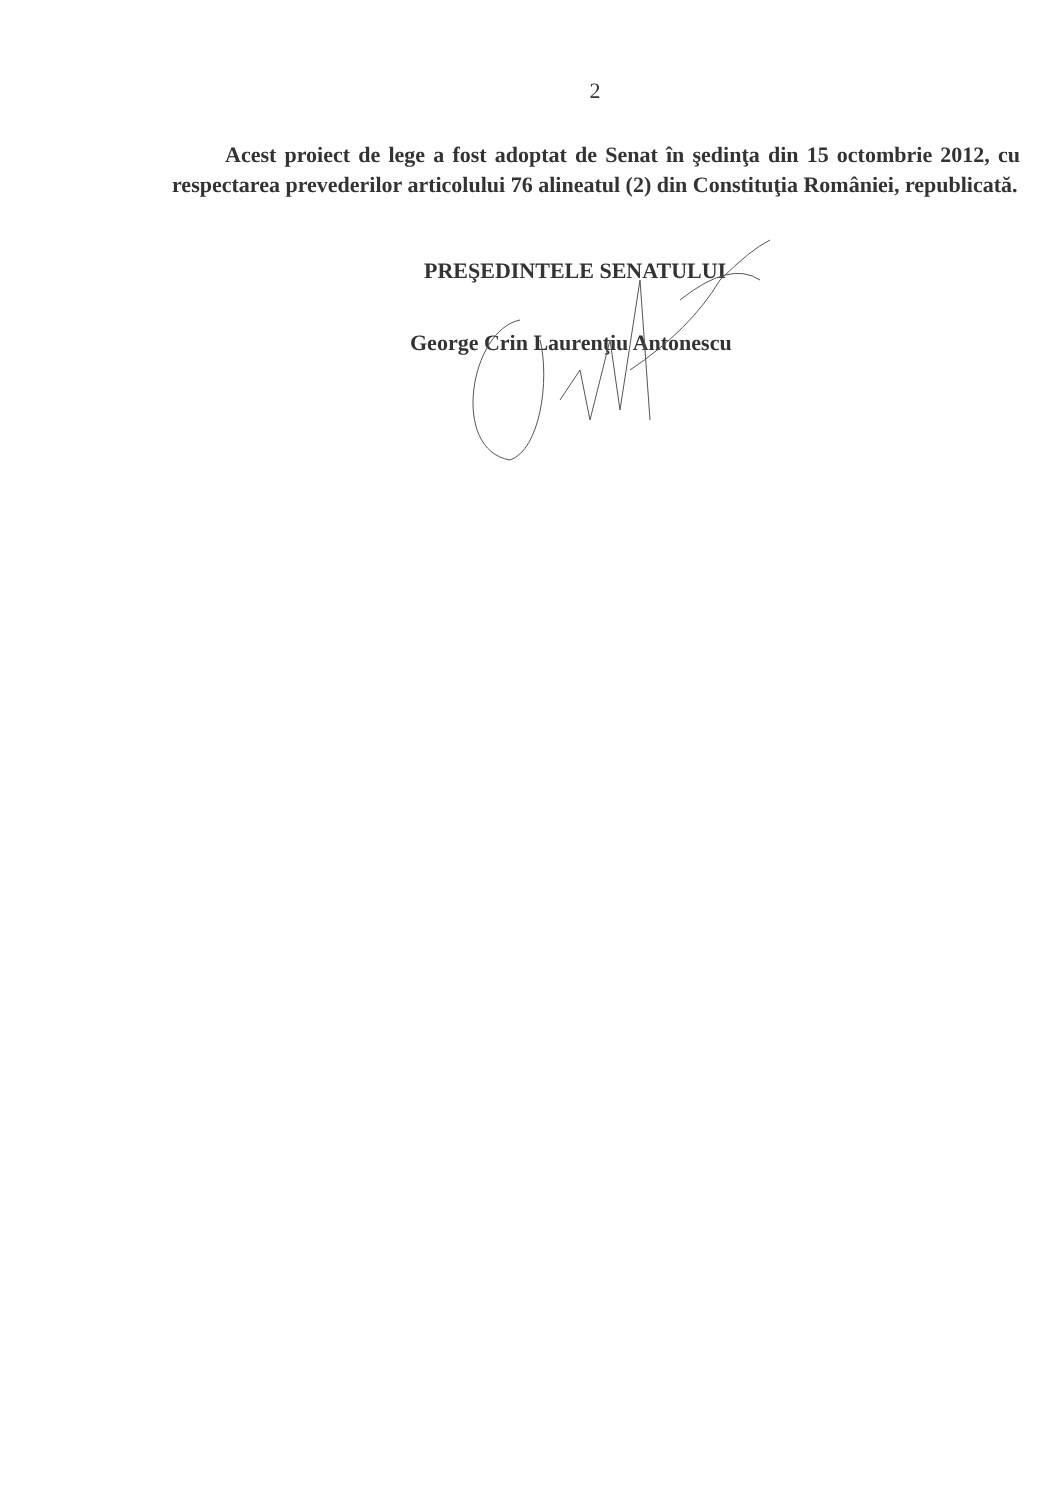2
Acest proiect de lege a fost adoptat de Senat în şedinţa din 15 octombrie 2012, cu respectarea prevederilor articolului 76 alineatul (2) din Constituţia României, republicată.
PREŞEDINTELE SENATULUI
George Crin Laurenţiu Antonescu